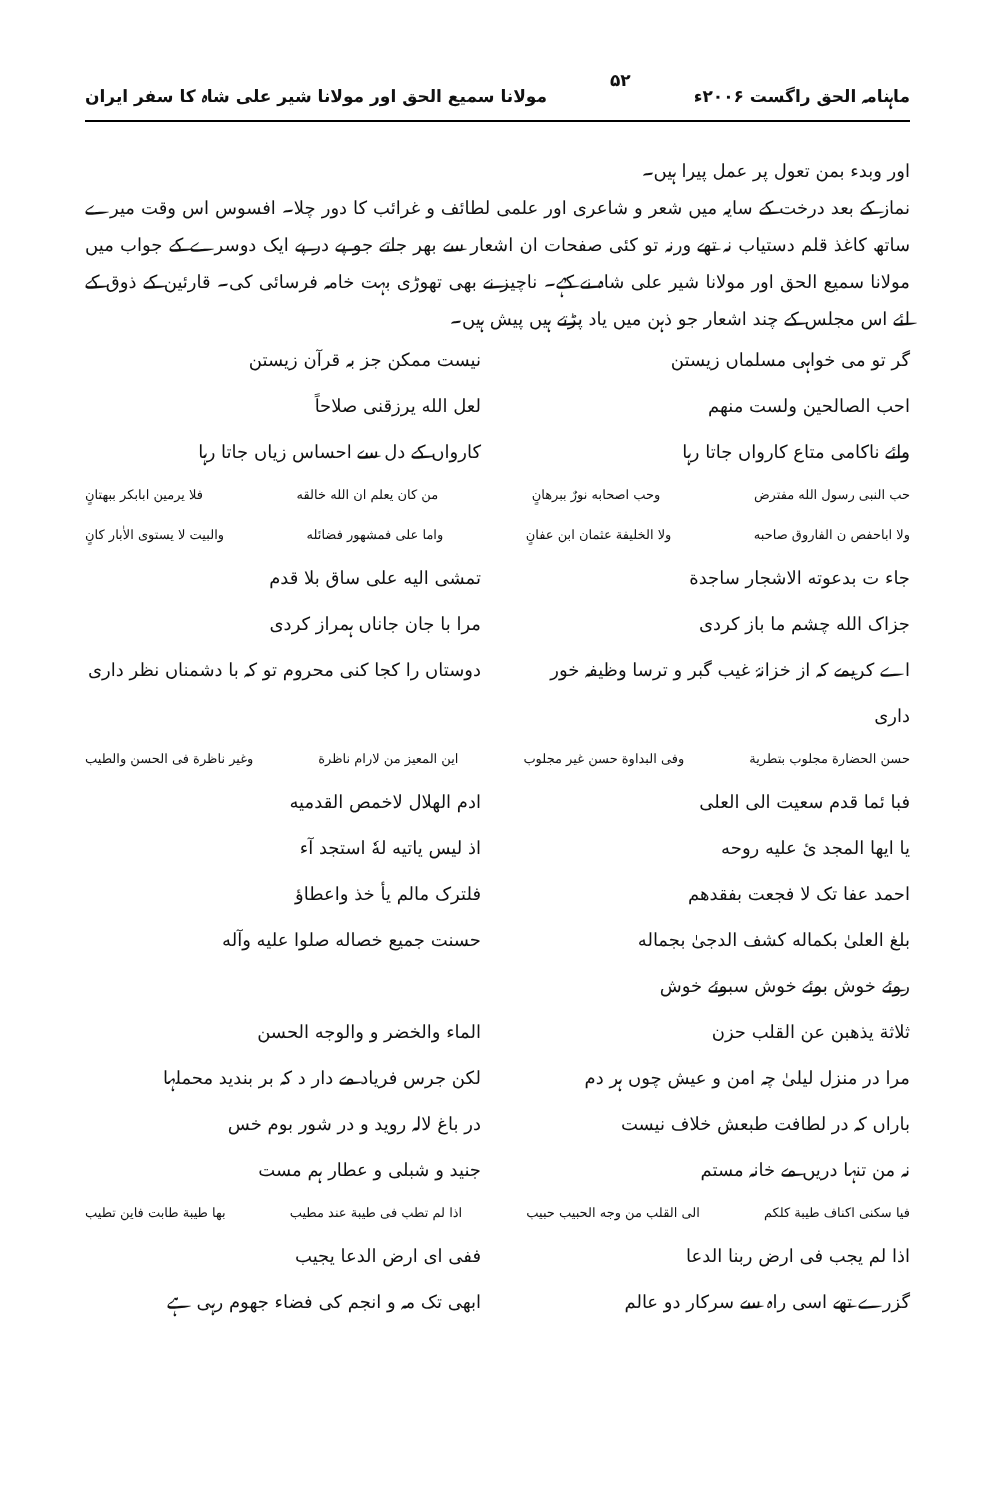ماہنامہ الحق راگست ۲۰۰۶ء ۵۲ مولانا سمیع الحق اور مولانا شیر علی شاہ کا سفر ایران
اور وبدء بمن تعول پر عمل پیرا ہیں۔
نماز کے بعد درخت کے سایہ میں شعر و شاعری اور علمی لطائف و غرائب کا دور چلا۔ افسوس اس وقت میرے ساتھ کاغذ قلم دستیاب نہ تھے ورنہ تو کئی صفحات ان اشعار سے بھر جاتے جو پے در پے ایک دوسرے کے جواب میں مولانا سمیع الحق اور مولانا شیر علی شاہ نے کہے۔ ناچیز نے بھی تھوڑی بہت خامہ فرسائی کی۔ قارئین کے ذوق کے لئے اس مجلس کے چند اشعار جو ذہن میں یاد پڑتے ہیں پیش ہیں۔
گر تو می خواہی مسلماں زیستن نیست ممکن جز بہ قرآن زیستن
احب الصالحین ولست منهم لعل الله یرزقنی صلاحاً
وائے ناکامی متاع کارواں جاتا رہا کارواں کے دل سے احساس زیاں جاتا رہا
حب النبی رسول الله مفترض وحب اصحابه نورٌ ببرهانٍ من کان یعلم ان الله خالقه فلا یرمین ابابکر ببهتانٍ
ولا اباحفص ن الفاروق صاحبه ولا الخلیفة عثمان ابن عفانٍ واما علی فمشهور فضائله والبیت لا یستوی الاٰبار کانٍ
جاء ت بدعوته الاشجار ساجدة تمشی الیه علی ساق بلا قدم
جزاک الله چشم ما باز کردی مرا با جان جاناں ہمراز کردی
اے کریمے کہ از خزانۂ غیب گبر و ترسا وظیفہ خور داری دوستاں را کجا کنی محروم تو کہ با دشمناں نظر داری
حسن الحضارة مجلوب بتطرية وفی البداوة حسن غیر مجلوب این المعیز من لارام ناظرة وغیر ناظرة فی الحسن والطیب
فبا ئما قدم سعیت الی العلی ادم الهلال لاخمص القدمیه
یا ایها المجد ئ علیه روحه اذ لیس یاتیه لهٗ استجد آء
احمد عفا تک لا فجعت بفقدهم فلترک مالم یأ خذ واعطاؤ
بلغ العلیٰ بکماله کشف الدجیٰ بجماله حسنت جمیع خصاله صلوا علیه وآله
روئے خوش بوئے خوش سبوئے خوش
ثلاثة یذهبن عن القلب حزن الماء والخضر و والوجه الحسن
مرا در منزل لیلیٰ چہ امن و عیش چوں ہر دم لکن جرس فریاد مے دار د کہ بر بندید محملہا
باراں کہ در لطافت طبعش خلاف نیست در باغ لالہ روید و در شور بوم خس
نہ من تنہا دریں مے خانہ مستم جنید و شبلی و عطار ہم مست
فیا سکنی اکناف طیبة کلکم الی القلب من وجه الحبیب حبیب اذا لم تطب فی طیبة عند مطیب بها طیبة طابت فاین تطیب
اذا لم یجب فی ارض ربنا الدعا ففی ای ارض الدعا یجیب
گزرے تھے اسی راہ سے سرکار دو عالم ابھی تک مہ و انجم کی فضاء جھوم رہی ہے